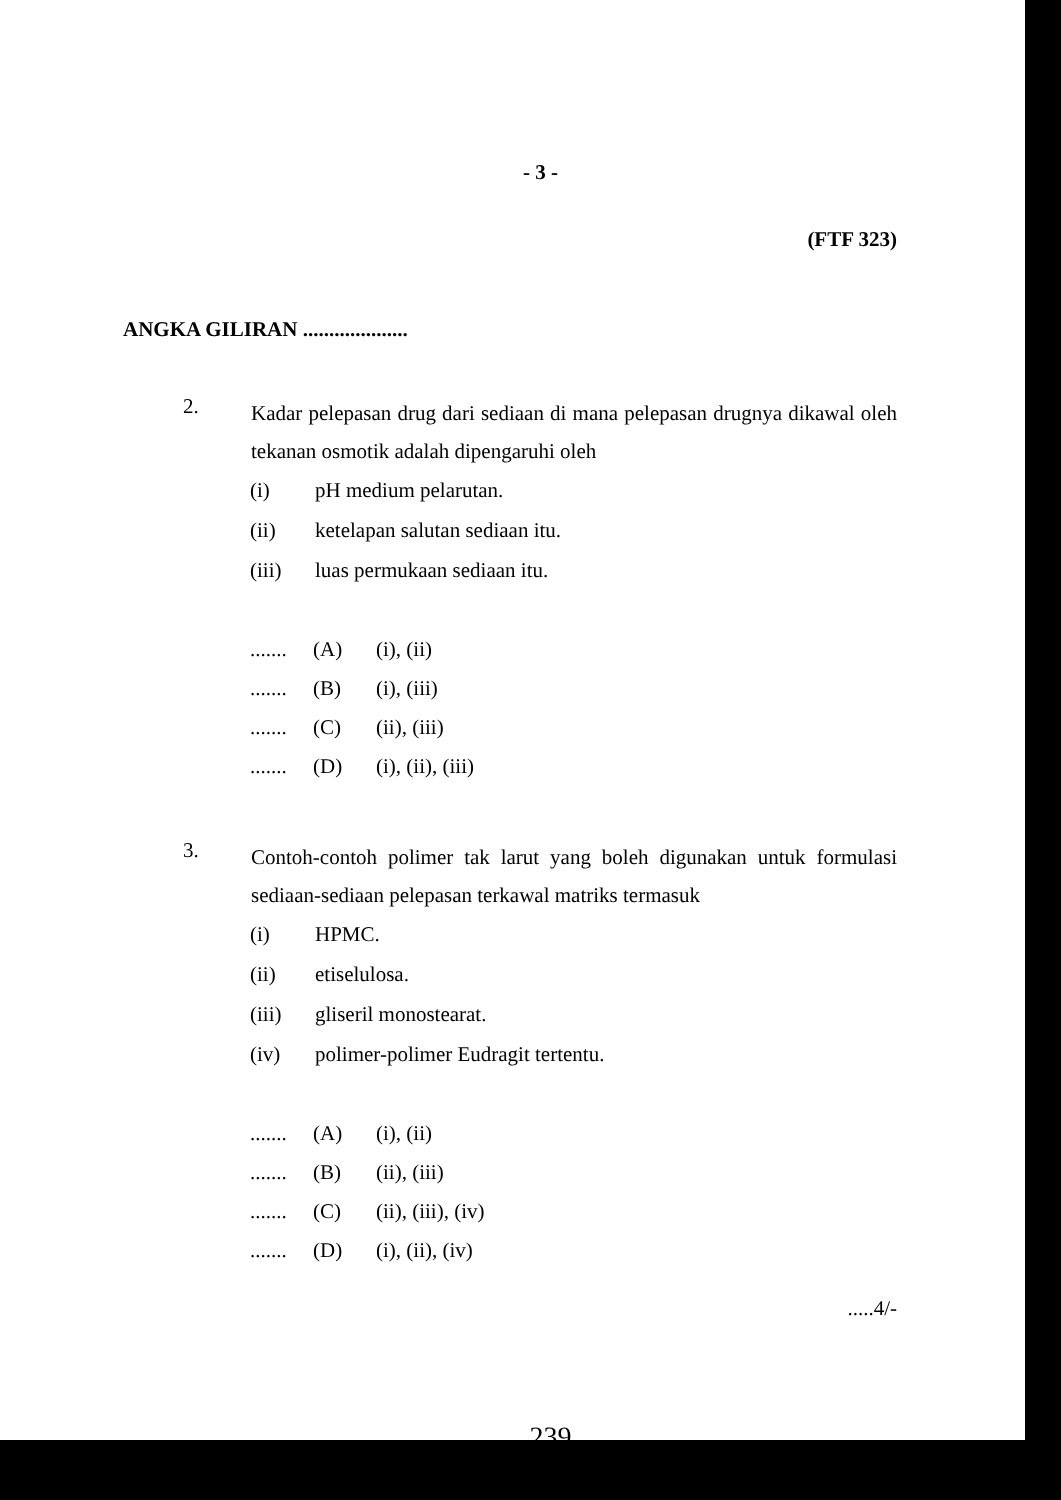- 3 -
(FTF 323)
ANGKA GILIRAN ....................
2.
Kadar pelepasan drug dari sediaan di mana pelepasan drugnya dikawal oleh tekanan osmotik adalah dipengaruhi oleh
(i) pH medium pelarutan.
(ii) ketelapan salutan sediaan itu.
(iii) luas permukaan sediaan itu.
....... (A) (i), (ii)
....... (B) (i), (iii)
....... (C) (ii), (iii)
....... (D) (i), (ii), (iii)
3.
Contoh-contoh polimer tak larut yang boleh digunakan untuk formulasi sediaan-sediaan pelepasan terkawal matriks termasuk
(i) HPMC.
(ii) etiselulosa.
(iii) gliseril monostearat.
(iv) polimer-polimer Eudragit tertentu.
....... (A) (i), (ii)
....... (B) (ii), (iii)
....... (C) (ii), (iii), (iv)
....... (D) (i), (ii), (iv)
.....4/-
239